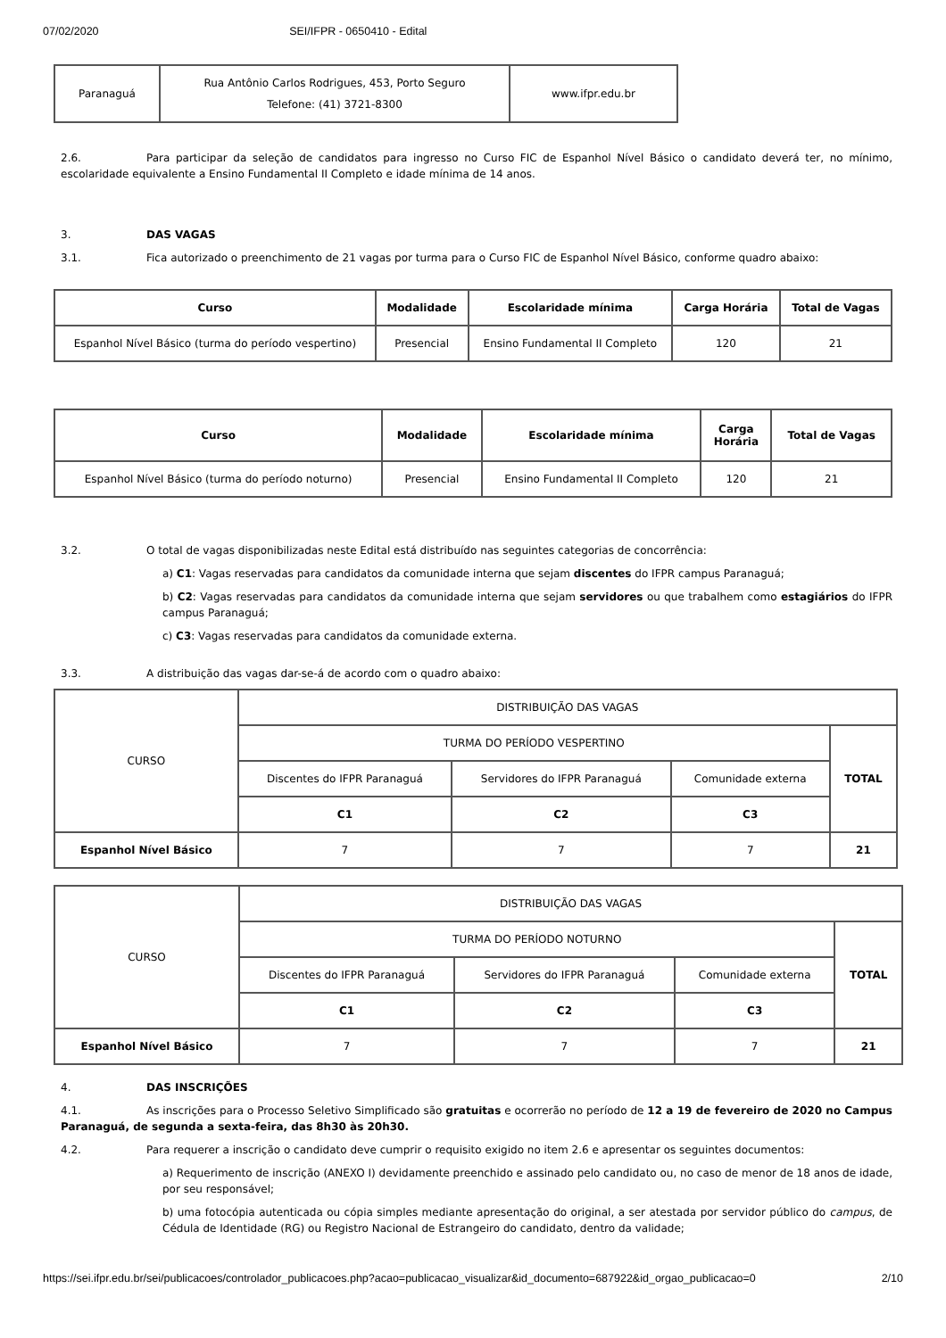07/02/2020 SEI/IFPR - 0650410 - Edital
| Paranaguá | Rua Antônio Carlos Rodrigues, 453, Porto Seguro Telefone: (41) 3721-8300 | www.ifpr.edu.br |
2.6. Para participar da seleção de candidatos para ingresso no Curso FIC de Espanhol Nível Básico o candidato deverá ter, no mínimo, escolaridade equivalente a Ensino Fundamental II Completo e idade mínima de 14 anos.
3. DAS VAGAS
3.1. Fica autorizado o preenchimento de 21 vagas por turma para o Curso FIC de Espanhol Nível Básico, conforme quadro abaixo:
| Curso | Modalidade | Escolaridade mínima | Carga Horária | Total de Vagas |
| --- | --- | --- | --- | --- |
| Espanhol Nível Básico (turma do período vespertino) | Presencial | Ensino Fundamental II Completo | 120 | 21 |
| Curso | Modalidade | Escolaridade mínima | Carga Horária | Total de Vagas |
| --- | --- | --- | --- | --- |
| Espanhol Nível Básico (turma do período noturno) | Presencial | Ensino Fundamental II Completo | 120 | 21 |
3.2. O total de vagas disponibilizadas neste Edital está distribuído nas seguintes categorias de concorrência:
a) C1: Vagas reservadas para candidatos da comunidade interna que sejam discentes do IFPR campus Paranaguá;
b) C2: Vagas reservadas para candidatos da comunidade interna que sejam servidores ou que trabalhem como estagiários do IFPR campus Paranaguá;
c) C3: Vagas reservadas para candidatos da comunidade externa.
3.3. A distribuição das vagas dar-se-á de acordo com o quadro abaixo:
| CURSO | DISTRIBUIÇÃO DAS VAGAS | | | |
| | TURMA DO PERÍODO VESPERTINO | | | TOTAL |
| | Discentes do IFPR Paranaguá | Servidores do IFPR Paranaguá | Comunidade externa | |
| | C1 | C2 | C3 | |
| Espanhol Nível Básico | 7 | 7 | 7 | 21 |
| CURSO | DISTRIBUIÇÃO DAS VAGAS | | | |
| | TURMA DO PERÍODO NOTURNO | | | TOTAL |
| | Discentes do IFPR Paranaguá | Servidores do IFPR Paranaguá | Comunidade externa | |
| | C1 | C2 | C3 | |
| Espanhol Nível Básico | 7 | 7 | 7 | 21 |
4. DAS INSCRIÇÕES
4.1. As inscrições para o Processo Seletivo Simplificado são gratuitas e ocorrerão no período de 12 a 19 de fevereiro de 2020 no Campus Paranaguá, de segunda a sexta-feira, das 8h30 às 20h30.
4.2. Para requerer a inscrição o candidato deve cumprir o requisito exigido no item 2.6 e apresentar os seguintes documentos:
a) Requerimento de inscrição (ANEXO I) devidamente preenchido e assinado pelo candidato ou, no caso de menor de 18 anos de idade, por seu responsável;
b) uma fotocópia autenticada ou cópia simples mediante apresentação do original, a ser atestada por servidor público do campus, de Cédula de Identidade (RG) ou Registro Nacional de Estrangeiro do candidato, dentro da validade;
https://sei.ifpr.edu.br/sei/publicacoes/controlador_publicacoes.php?acao=publicacao_visualizar&id_documento=687922&id_orgao_publicacao=0 2/10